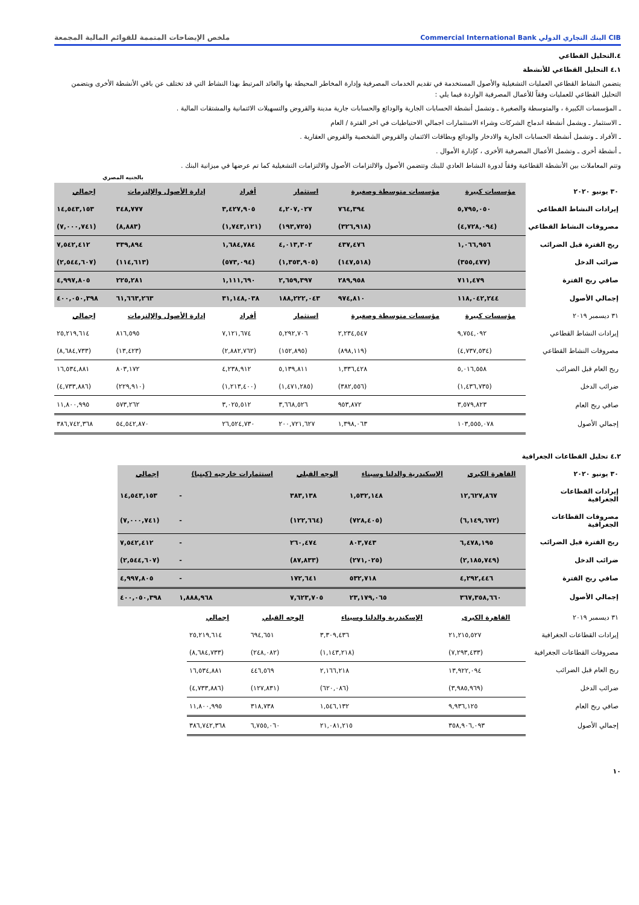CIB البنك التجاري الدولي Commercial International Bank
ملخص الإيضاحات المتممة للقوائم المالية المجمعة
٤.التحليل القطاعي
٤.١ التحليل القطاعي للأنشطة
يتضمن النشاط القطاعي العمليات التشغيلية والأصول المستخدمة في تقديم الخدمات المصرفية وإدارة المخاطر المحيطة بها والعائد المرتبط بهذا النشاط التي قد تختلف عن باقي الأنشطة الأخرى ويتضمن التحليل القطاعي للعمليات وفقاً للأعمال المصرفية الواردة فيما يلي :
ـ المؤسسات الكبيرة ، والمتوسطة والصغيرة ـ وتشمل أنشطة الحسابات الجارية والودائع والحسابات جارية مدينة والقروض والتسهيلات الائتمانية والمشتقات المالية .
ـ الاستثمار ـ ويشمل أنشطة اندماج الشركات وشراء الاستثمارات اجمالي الاحتياطيات في اخر الفترة / العام
ـ الأفراد ـ وتشمل أنشطة الحسابات الجارية والادخار والودائع وبطاقات الائتمان والقروض الشخصية والقروض العقارية .
ـ أنشطة أخرى ـ وتشمل الأعمال المصرفية الأخرى ، كإدارة الأموال .
وتتم المعاملات بين الأنشطة القطاعية وفقاً لدورة النشاط العادي للبنك وتتضمن الأصول والالتزامات الأصول والالتزامات التشغيلية كما تم عرضها في ميزانية البنك .
بالجنيه المصري
| ٣٠ يونيو ٢٠٢٠ | مؤسسات كبيرة | مؤسسات متوسطة وصغيرة | استثمار | أفراد | إدارة الأصول والإلتزمات | إجمالي |
| إيرادات النشاط القطاعي | ٥,٧٩٥,٠٥٠ | ٧٦٤,٣٩٤ | ٤,٢٠٧,٠٢٧ | ٣,٤٢٧,٩٠٥ | ٣٤٨,٧٧٧ | ١٤,٥٤٣,١٥٣ |
| مصروفات النشاط القطاعي | (٤,٧٢٨,٠٩٤) | (٣٢٦,٩١٨) | (١٩٣,٧٢٥) | (١,٧٤٣,١٢١) | (٨,٨٨٣) | (٧,٠٠٠,٧٤١) |
| ربح الفترة قبل الضرائب | ١,٠٦٦,٩٥٦ | ٤٣٧,٤٧٦ | ٤,٠١٣,٣٠٢ | ١,٦٨٤,٧٨٤ | ٣٣٩,٨٩٤ | ٧,٥٤٢,٤١٢ |
| ضرائب الدخل | (٣٥٥,٤٧٧) | (١٤٧,٥١٨) | (١,٣٥٣,٩٠٥) | (٥٧٣,٠٩٤) | (١١٤,٦١٣) | (٢,٥٤٤,٦٠٧) |
| صافي ربح الفترة | ٧١١,٤٧٩ | ٢٨٩,٩٥٨ | ٢,٦٥٩,٣٩٧ | ١,١١١,٦٩٠ | ٢٢٥,٢٨١ | ٤,٩٩٧,٨٠٥ |
| إجمالي الأصول | ١١٨,٠٤٢,٢٤٤ | ٩٧٤,٨١٠ | ١٨٨,٢٢٢,٠٤٣ | ٣١,١٤٨,٠٣٨ | ٦١,٦٦٣,٢٦٣ | ٤٠٠,٠٥٠,٣٩٨ |
| ٣١ ديسمبر ٢٠١٩ | مؤسسات كبيرة | مؤسسات متوسطة وصغيرة | استثمار | أفراد | إدارة الأصول والإلتزمات | إجمالي |
| إيرادات النشاط القطاعي | ٩,٧٥٤,٠٩٢ | ٢,٢٣٤,٥٤٧ | ٥,٢٩٢,٧٠٦ | ٧,١٢١,٦٧٤ | ٨١٦,٥٩٥ | ٢٥,٢١٩,٦١٤ |
| مصروفات النشاط القطاعي | (٤,٧٣٧,٥٣٤) | (٨٩٨,١١٩) | (١٥٢,٨٩٥) | (٢,٨٨٢,٧٦٢) | (١٣,٤٢٣) | (٨,٦٨٤,٧٣٣) |
| ربح العام قبل الضرائب | ٥,٠١٦,٥٥٨ | ١,٣٣٦,٤٢٨ | ٥,١٣٩,٨١١ | ٤,٢٣٨,٩١٢ | ٨٠٣,١٧٢ | ١٦,٥٣٤,٨٨١ |
| ضرائب الدخل | (١,٤٣٦,٧٣٥) | (٣٨٢,٥٥٦) | (١,٤٧١,٢٨٥) | (١,٢١٣,٤٠٠) | (٢٢٩,٩١٠) | (٤,٧٣٣,٨٨٦) |
| صافي ربح العام | ٣,٥٧٩,٨٢٣ | ٩٥٣,٨٧٢ | ٣,٦٦٨,٥٢٦ | ٣,٠٢٥,٥١٢ | ٥٧٣,٢٦٢ | ١١,٨٠٠,٩٩٥ |
| إجمالي الأصول | ١٠٣,٥٥٥,٠٧٨ | ١,٣٩٨,٠٦٣ | ٢٠٠,٧٢١,٦٢٧ | ٢٦,٥٢٤,٧٣٠ | ٥٤,٥٤٢,٨٧٠ | ٣٨٦,٧٤٢,٣٦٨ |
٤.٢ تحليل القطاعات الجغرافية
| ٣٠ يونيو ٢٠٢٠ | القاهرة الكبرى | الإسكندرية والدلتا وسيناء | الوجه القبلي | استثمارات خارجيه (كينيا) | إجمالي |
| إيرادات القطاعات الجغرافية | ١٢,٦٢٧,٨٦٧ | ١,٥٣٢,١٤٨ | ٣٨٣,١٣٨ | - | ١٤,٥٤٣,١٥٣ |
| مصروفات القطاعات الجغرافية | (٦,١٤٩,٦٧٢) | (٧٢٨,٤٠٥) | (١٢٢,٦٦٤) | - | (٧,٠٠٠,٧٤١) |
| ربح الفترة قبل الضرائب | ٦,٤٧٨,١٩٥ | ٨٠٣,٧٤٣ | ٢٦٠,٤٧٤ | - | ٧,٥٤٢,٤١٢ |
| ضرائب الدخل | (٢,١٨٥,٧٤٩) | (٢٧١,٠٢٥) | (٨٧,٨٣٣) | - | (٢,٥٤٤,٦٠٧) |
| صافي ربح الفترة | ٤,٢٩٢,٤٤٦ | ٥٣٢,٧١٨ | ١٧٢,٦٤١ | - | ٤,٩٩٧,٨٠٥ |
| إجمالي الأصول | ٣٦٧,٣٥٨,٦٦٠ | ٢٣,١٧٩,٠٦٥ | ٧,٦٢٣,٧٠٥ | ١,٨٨٨,٩٦٨ | ٤٠٠,٠٥٠,٣٩٨ |
| ٣١ ديسمبر ٢٠١٩ | القاهرة الكبرى | الإسكندرية والدلتا وسيناء | الوجه القبلي | إجمالي |
| إيرادات القطاعات الجغرافية | ٢١,٢١٥,٥٢٧ | ٣,٣٠٩,٤٣٦ | ٦٩٤,٦٥١ | ٢٥,٢١٩,٦١٤ |
| مصروفات القطاعات الجغرافية | (٧,٢٩٣,٤٣٣) | (١,١٤٣,٢١٨) | (٢٤٨,٠٨٢) | (٨,٦٨٤,٧٣٣) |
| ربح العام قبل الضرائب | ١٣,٩٢٢,٠٩٤ | ٢,١٦٦,٢١٨ | ٤٤٦,٥٦٩ | ١٦,٥٣٤,٨٨١ |
| ضرائب الدخل | (٣,٩٨٥,٩٦٩) | (٦٢٠,٠٨٦) | (١٢٧,٨٣١) | (٤,٧٣٣,٨٨٦) |
| صافي ربح العام | ٩,٩٣٦,١٢٥ | ١,٥٤٦,١٣٢ | ٣١٨,٧٣٨ | ١١,٨٠٠,٩٩٥ |
| إجمالي الأصول | ٣٥٨,٩٠٦,٠٩٣ | ٢١,٠٨١,٢١٥ | ٦,٧٥٥,٠٦٠ | ٣٨٦,٧٤٢,٣٦٨ |
١٠